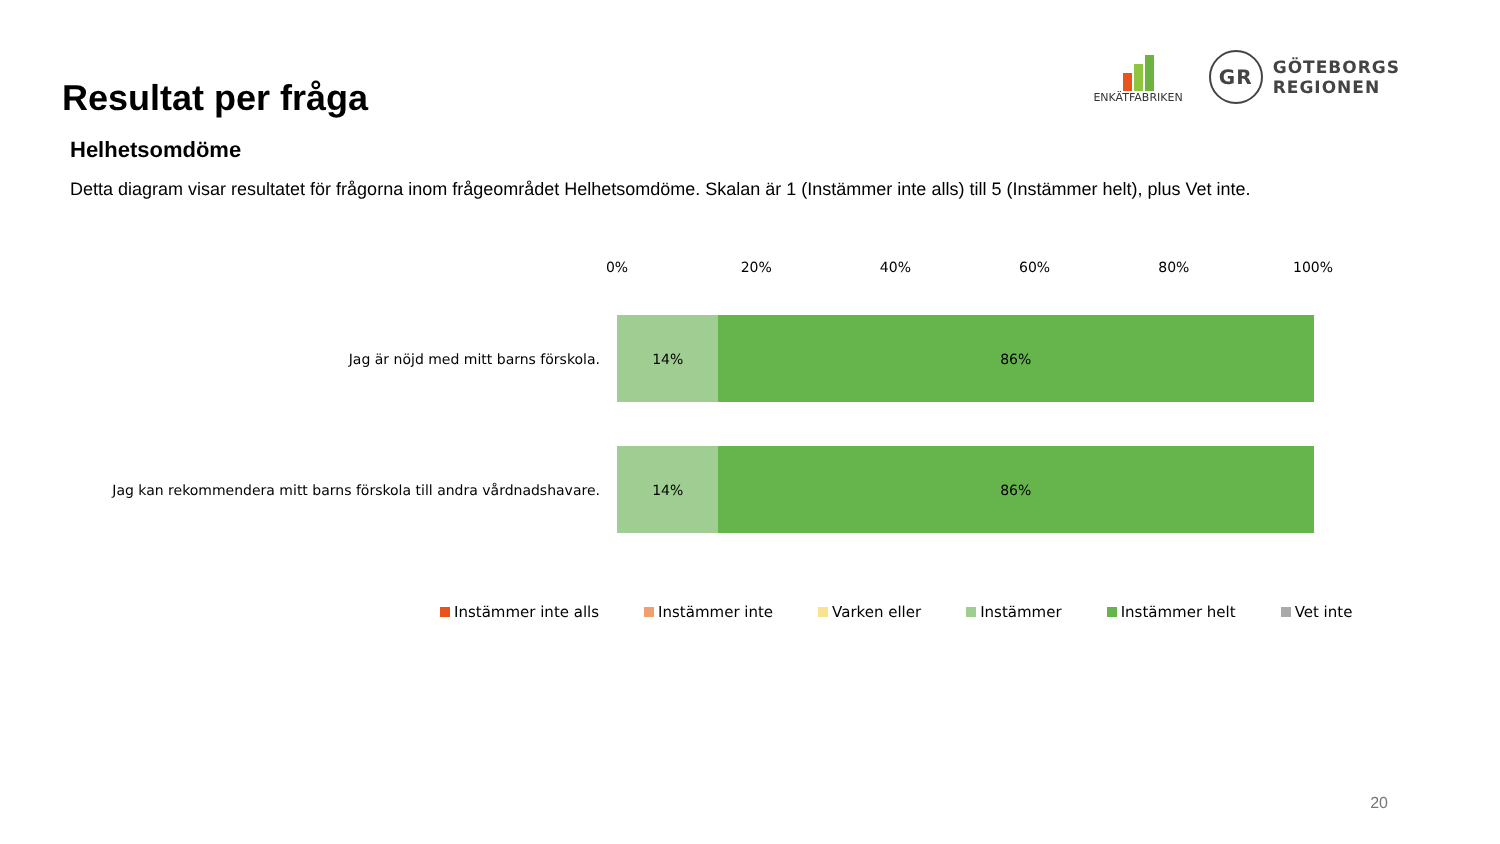Resultat per fråga
ENKÄTFABRIKEN
GR
GÖTEBORGS
REGIONEN
Helhetsomdöme
Detta diagram visar resultatet för frågorna inom frågeområdet Helhetsomdöme. Skalan är 1 (Instämmer inte alls) till 5 (Instämmer helt), plus Vet inte.
0% 20% 40% 60% 80% 100%
Jag är nöjd med mitt barns förskola.
14% 86%
Jag kan rekommendera mitt barns förskola till andra vårdnadshavare.
14% 86%
Instämmer inte alls Instämmer inte Varken eller Instämmer Instämmer helt Vet inte
20